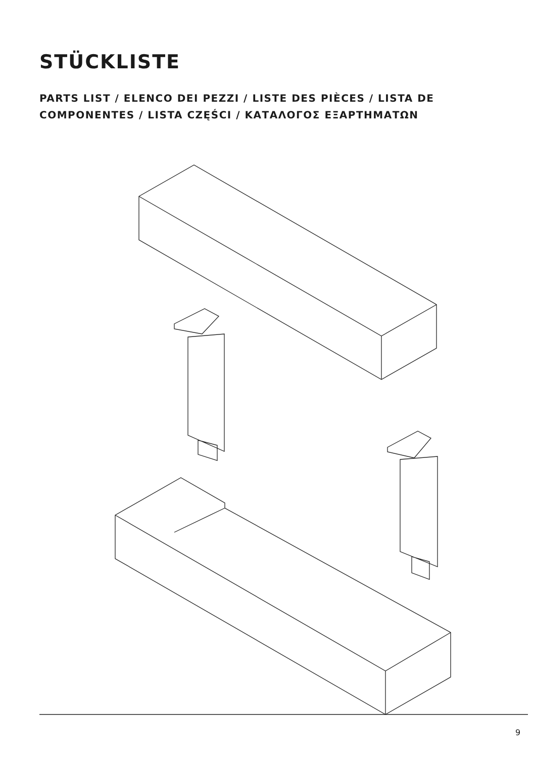STÜCKLISTE
PARTS LIST / ELENCO DEI PEZZI / LISTE DES PIÈCES / LISTA DE COMPONENTES / LISTA CZĘŚCI / ΚΑΤΑΛΟΓΟΣ ΕΞΑΡΤΗΜΑΤΩΝ
9